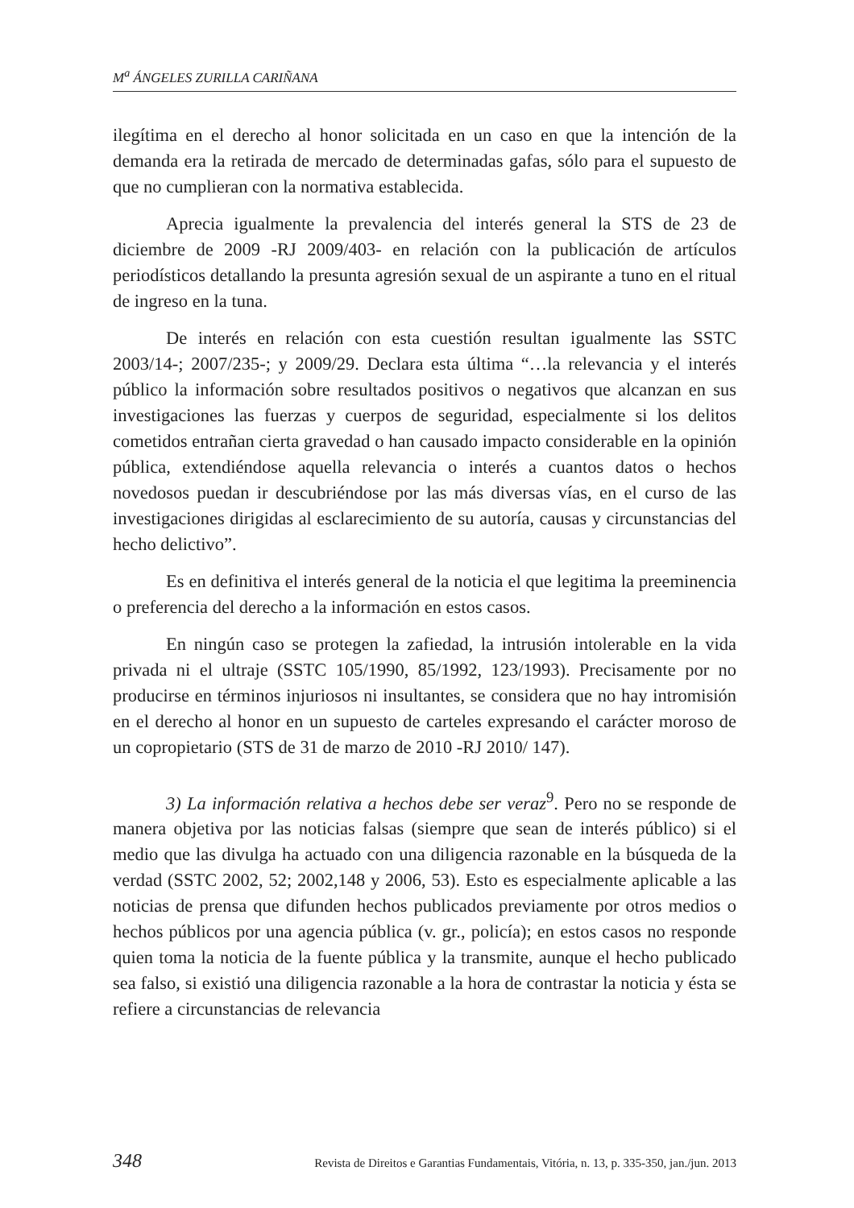M<sup>a</sup> ÁNGELES ZURILLA CARIÑANA
ilegítima en el derecho al honor solicitada en un caso en que la intención de la demanda era la retirada de mercado de determinadas gafas, sólo para el supuesto de que no cumplieran con la normativa establecida.
Aprecia igualmente la prevalencia del interés general la STS de 23 de diciembre de 2009 -RJ 2009/403- en relación con la publicación de artículos periodísticos detallando la presunta agresión sexual de un aspirante a tuno en el ritual de ingreso en la tuna.
De interés en relación con esta cuestión resultan igualmente las SSTC 2003/14-; 2007/235-; y 2009/29. Declara esta última “…la relevancia y el interés público la información sobre resultados positivos o negativos que alcanzan en sus investigaciones las fuerzas y cuerpos de seguridad, especialmente si los delitos cometidos entrañan cierta gravedad o han causado impacto considerable en la opinión pública, extendiéndose aquella relevancia o interés a cuantos datos o hechos novedosos puedan ir descubriéndose por las más diversas vías, en el curso de las investigaciones dirigidas al esclarecimiento de su autoría, causas y circunstancias del hecho delictivo”.
Es en definitiva el interés general de la noticia el que legitima la preeminencia o preferencia del derecho a la información en estos casos.
En ningún caso se protegen la zafiedad, la intrusión intolerable en la vida privada ni el ultraje (SSTC 105/1990, 85/1992, 123/1993). Precisamente por no producirse en términos injuriosos ni insultantes, se considera que no hay intromisión en el derecho al honor en un supuesto de carteles expresando el carácter moroso de un copropietario (STS de 31 de marzo de 2010 -RJ 2010/ 147).
3) La información relativa a hechos debe ser veraz<sup>9</sup>. Pero no se responde de manera objetiva por las noticias falsas (siempre que sean de interés público) si el medio que las divulga ha actuado con una diligencia razonable en la búsqueda de la verdad (SSTC 2002, 52; 2002,148 y 2006, 53). Esto es especialmente aplicable a las noticias de prensa que difunden hechos publicados previamente por otros medios o hechos públicos por una agencia pública (v. gr., policía); en estos casos no responde quien toma la noticia de la fuente pública y la transmite, aunque el hecho publicado sea falso, si existió una diligencia razonable a la hora de contrastar la noticia y ésta se refiere a circunstancias de relevancia
348 Revista de Direitos e Garantias Fundamentais, Vitória, n. 13, p. 335-350, jan./jun. 2013